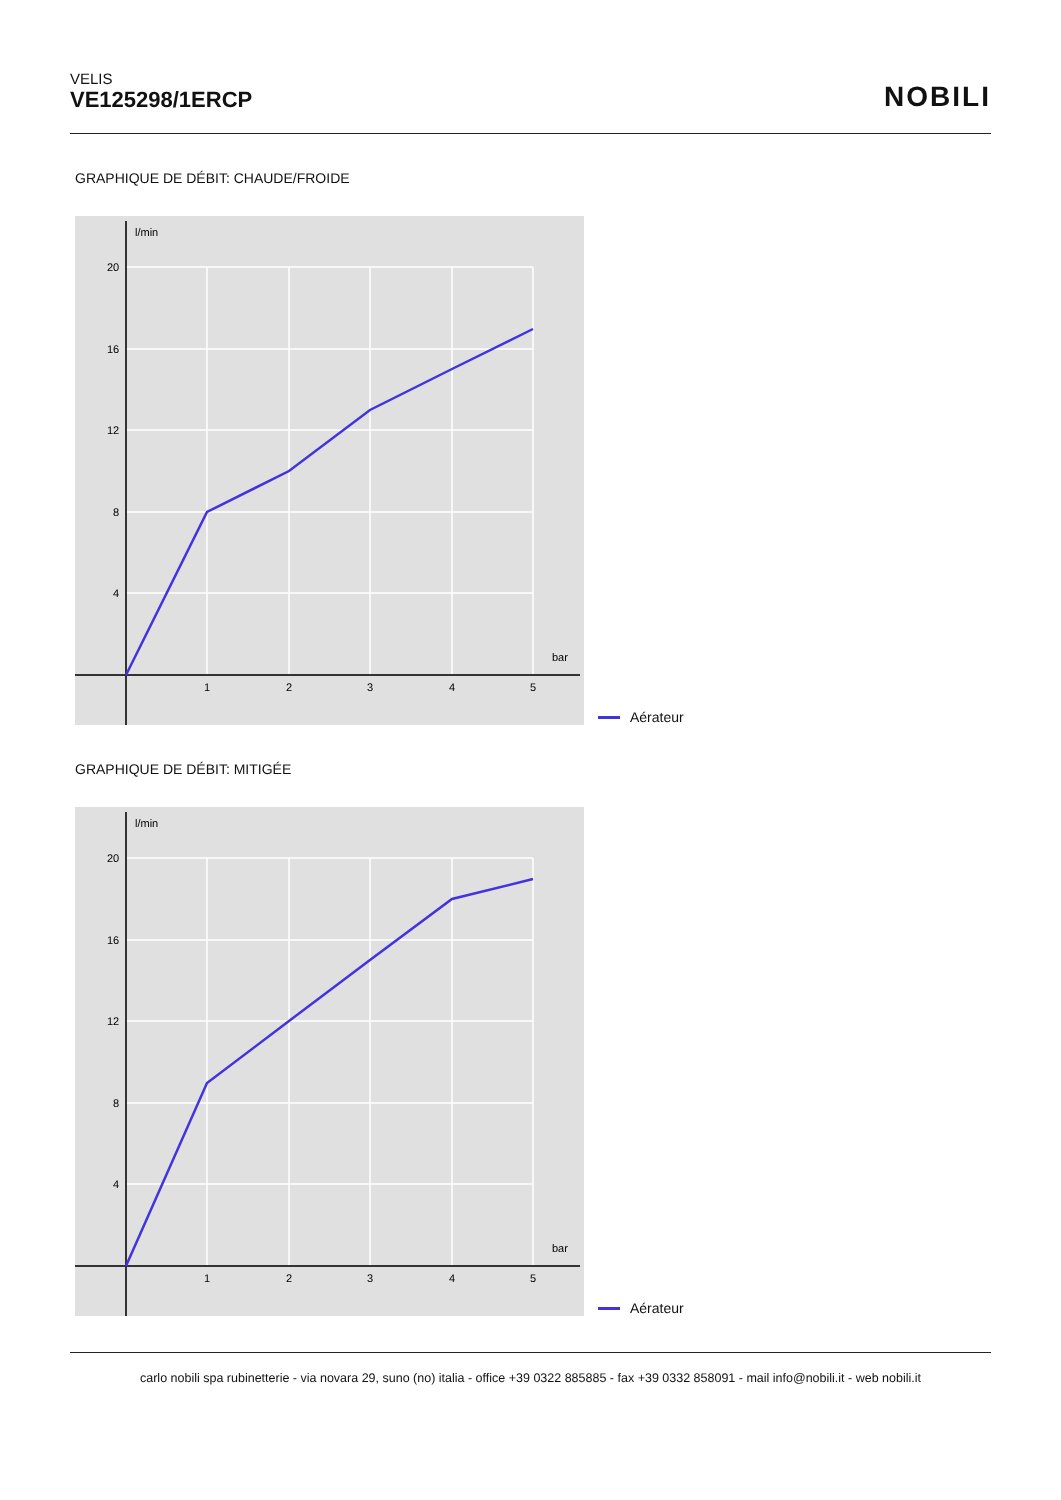VELIS
VE125298/1ERCP
NOBILI
GRAPHIQUE DE DÉBIT: CHAUDE/FROIDE
l/min
bar
20
16
12
8
4
1
2
3
4
5
Aérateur
GRAPHIQUE DE DÉBIT: MITIGÉE
l/min
bar
20
16
12
8
4
1
2
3
4
5
Aérateur
carlo nobili spa rubinetterie - via novara 29, suno (no) italia - office +39 0322 885885 - fax +39 0332 858091 - mail info@nobili.it - web nobili.it